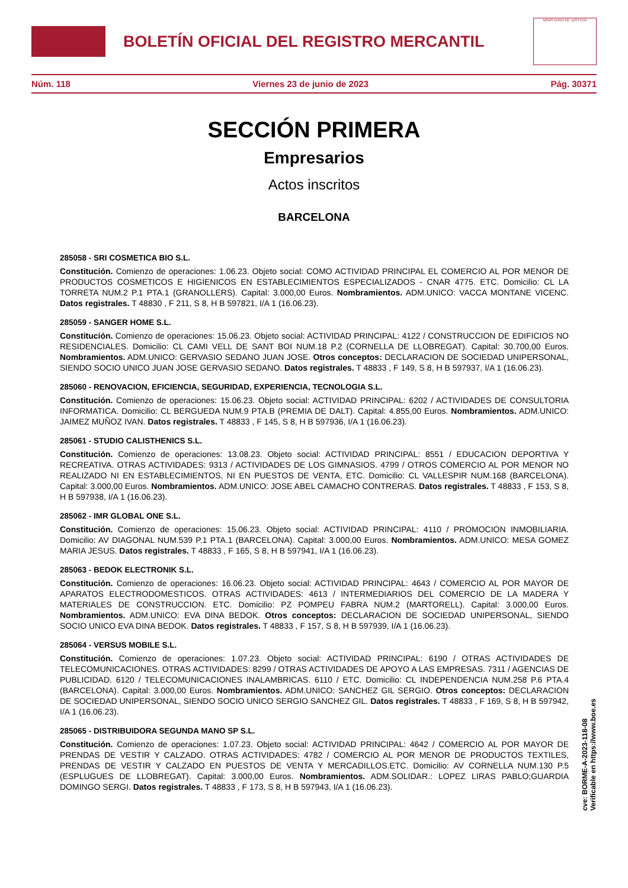BOLETÍN OFICIAL DEL REGISTRO MERCANTIL
MINISTERIO DE JUSTICIA
Núm. 118 Viernes 23 de junio de 2023 Pág. 30371
SECCIÓN PRIMERA
Empresarios
Actos inscritos
BARCELONA
285058 - SRI COSMETICA BIO S.L.
Constitución. Comienzo de operaciones: 1.06.23. Objeto social: COMO ACTIVIDAD PRINCIPAL EL COMERCIO AL POR MENOR DE PRODUCTOS COSMETICOS E HIGIENICOS EN ESTABLECIMIENTOS ESPECIALIZADOS - CNAR 4775. ETC. Domicilio: CL LA TORRETA NUM.2 P.1 PTA.1 (GRANOLLERS). Capital: 3.000,00 Euros. Nombramientos. ADM.UNICO: VACCA MONTANE VICENC. Datos registrales. T 48830 , F 211, S 8, H B 597821, I/A 1 (16.06.23).
285059 - SANGER HOME S.L.
Constitución. Comienzo de operaciones: 15.06.23. Objeto social: ACTIVIDAD PRINCIPAL: 4122 / CONSTRUCCION DE EDIFICIOS NO RESIDENCIALES. Domicilio: CL CAMI VELL DE SANT BOI NUM.18 P.2 (CORNELLA DE LLOBREGAT). Capital: 30.700,00 Euros. Nombramientos. ADM.UNICO: GERVASIO SEDANO JUAN JOSE. Otros conceptos: DECLARACION DE SOCIEDAD UNIPERSONAL, SIENDO SOCIO UNICO JUAN JOSE GERVASIO SEDANO. Datos registrales. T 48833 , F 149, S 8, H B 597937, I/A 1 (16.06.23).
285060 - RENOVACION, EFICIENCIA, SEGURIDAD, EXPERIENCIA, TECNOLOGIA S.L.
Constitución. Comienzo de operaciones: 15.06.23. Objeto social: ACTIVIDAD PRINCIPAL: 6202 / ACTIVIDADES DE CONSULTORIA INFORMATICA. Domicilio: CL BERGUEDA NUM.9 PTA.B (PREMIA DE DALT). Capital: 4.855,00 Euros. Nombramientos. ADM.UNICO: JAIMEZ MUÑOZ IVAN. Datos registrales. T 48833 , F 145, S 8, H B 597936, I/A 1 (16.06.23).
285061 - STUDIO CALISTHENICS S.L.
Constitución. Comienzo de operaciones: 13.08.23. Objeto social: ACTIVIDAD PRINCIPAL: 8551 / EDUCACION DEPORTIVA Y RECREATIVA. OTRAS ACTIVIDADES: 9313 / ACTIVIDADES DE LOS GIMNASIOS. 4799 / OTROS COMERCIO AL POR MENOR NO REALIZADO NI EN ESTABLECIMIENTOS, NI EN PUESTOS DE VENTA, ETC. Domicilio: CL VALLESPIR NUM.168 (BARCELONA). Capital: 3.000,00 Euros. Nombramientos. ADM.UNICO: JOSE ABEL CAMACHO CONTRERAS. Datos registrales. T 48833 , F 153, S 8, H B 597938, I/A 1 (16.06.23).
285062 - IMR GLOBAL ONE S.L.
Constitución. Comienzo de operaciones: 15.06.23. Objeto social: ACTIVIDAD PRINCIPAL: 4110 / PROMOCION INMOBILIARIA. Domicilio: AV DIAGONAL NUM.539 P.1 PTA.1 (BARCELONA). Capital: 3.000,00 Euros. Nombramientos. ADM.UNICO: MESA GOMEZ MARIA JESUS. Datos registrales. T 48833 , F 165, S 8, H B 597941, I/A 1 (16.06.23).
285063 - BEDOK ELECTRONIK S.L.
Constitución. Comienzo de operaciones: 16.06.23. Objeto social: ACTIVIDAD PRINCIPAL: 4643 / COMERCIO AL POR MAYOR DE APARATOS ELECTRODOMESTICOS. OTRAS ACTIVIDADES: 4613 / INTERMEDIARIOS DEL COMERCIO DE LA MADERA Y MATERIALES DE CONSTRUCCION. ETC. Domicilio: PZ POMPEU FABRA NUM.2 (MARTORELL). Capital: 3.000,00 Euros. Nombramientos. ADM.UNICO: EVA DINA BEDOK. Otros conceptos: DECLARACION DE SOCIEDAD UNIPERSONAL, SIENDO SOCIO UNICO EVA DINA BEDOK. Datos registrales. T 48833 , F 157, S 8, H B 597939, I/A 1 (16.06.23).
285064 - VERSUS MOBILE S.L.
Constitución. Comienzo de operaciones: 1.07.23. Objeto social: ACTIVIDAD PRINCIPAL: 6190 / OTRAS ACTIVIDADES DE TELECOMUNICACIONES. OTRAS ACTIVIDADES: 8299 / OTRAS ACTIVIDADES DE APOYO A LAS EMPRESAS. 7311 / AGENCIAS DE PUBLICIDAD. 6120 / TELECOMUNICACIONES INALAMBRICAS. 6110 / ETC. Domicilio: CL INDEPENDENCIA NUM.258 P.6 PTA.4 (BARCELONA). Capital: 3.000,00 Euros. Nombramientos. ADM.UNICO: SANCHEZ GIL SERGIO. Otros conceptos: DECLARACION DE SOCIEDAD UNIPERSONAL, SIENDO SOCIO UNICO SERGIO SANCHEZ GIL. Datos registrales. T 48833 , F 169, S 8, H B 597942, I/A 1 (16.06.23).
285065 - DISTRIBUIDORA SEGUNDA MANO SP S.L.
Constitución. Comienzo de operaciones: 1.07.23. Objeto social: ACTIVIDAD PRINCIPAL: 4642 / COMERCIO AL POR MAYOR DE PRENDAS DE VESTIR Y CALZADO. OTRAS ACTIVIDADES: 4782 / COMERCIO AL POR MENOR DE PRODUCTOS TEXTILES, PRENDAS DE VESTIR Y CALZADO EN PUESTOS DE VENTA Y MERCADILLOS.ETC. Domicilio: AV CORNELLA NUM.130 P.5 (ESPLUGUES DE LLOBREGAT). Capital: 3.000,00 Euros. Nombramientos. ADM.SOLIDAR.: LOPEZ LIRAS PABLO;GUARDIA DOMINGO SERGI. Datos registrales. T 48833 , F 173, S 8, H B 597943, I/A 1 (16.06.23).
cve: BORME-A-2023-118-08
Verificable en https://www.boe.es